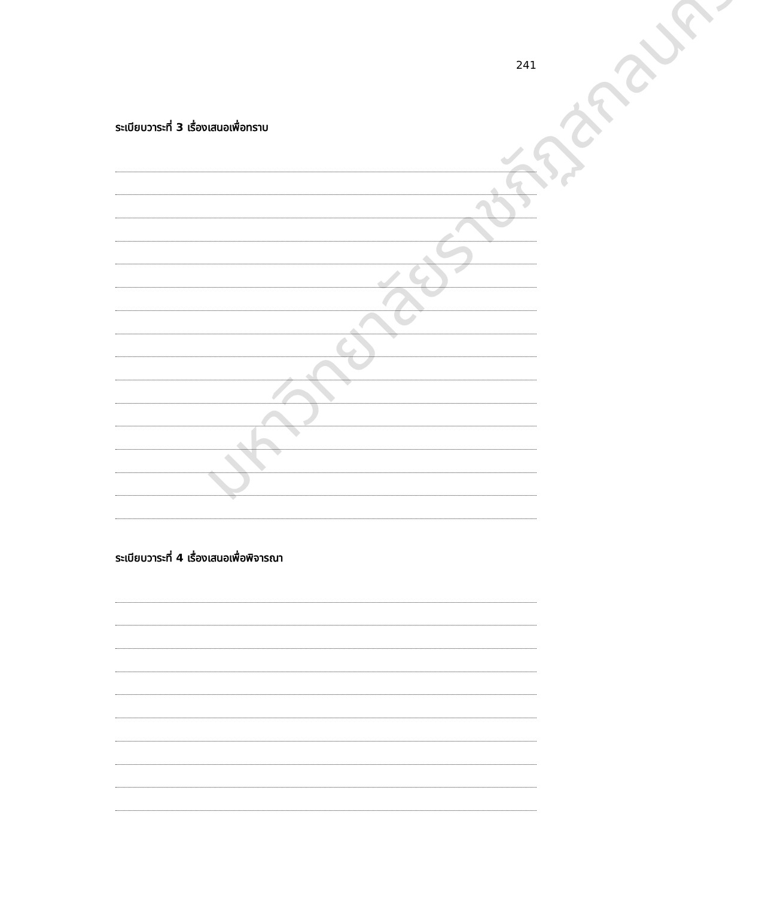241
ระเบียบวาระที่ 3 เรื่องเสนอเพื่อทราบ
ระเบียบวาระที่ 4 เรื่องเสนอเพื่อพิจารณา
มหาวิทยาลัยราชภัฏสกลนคร